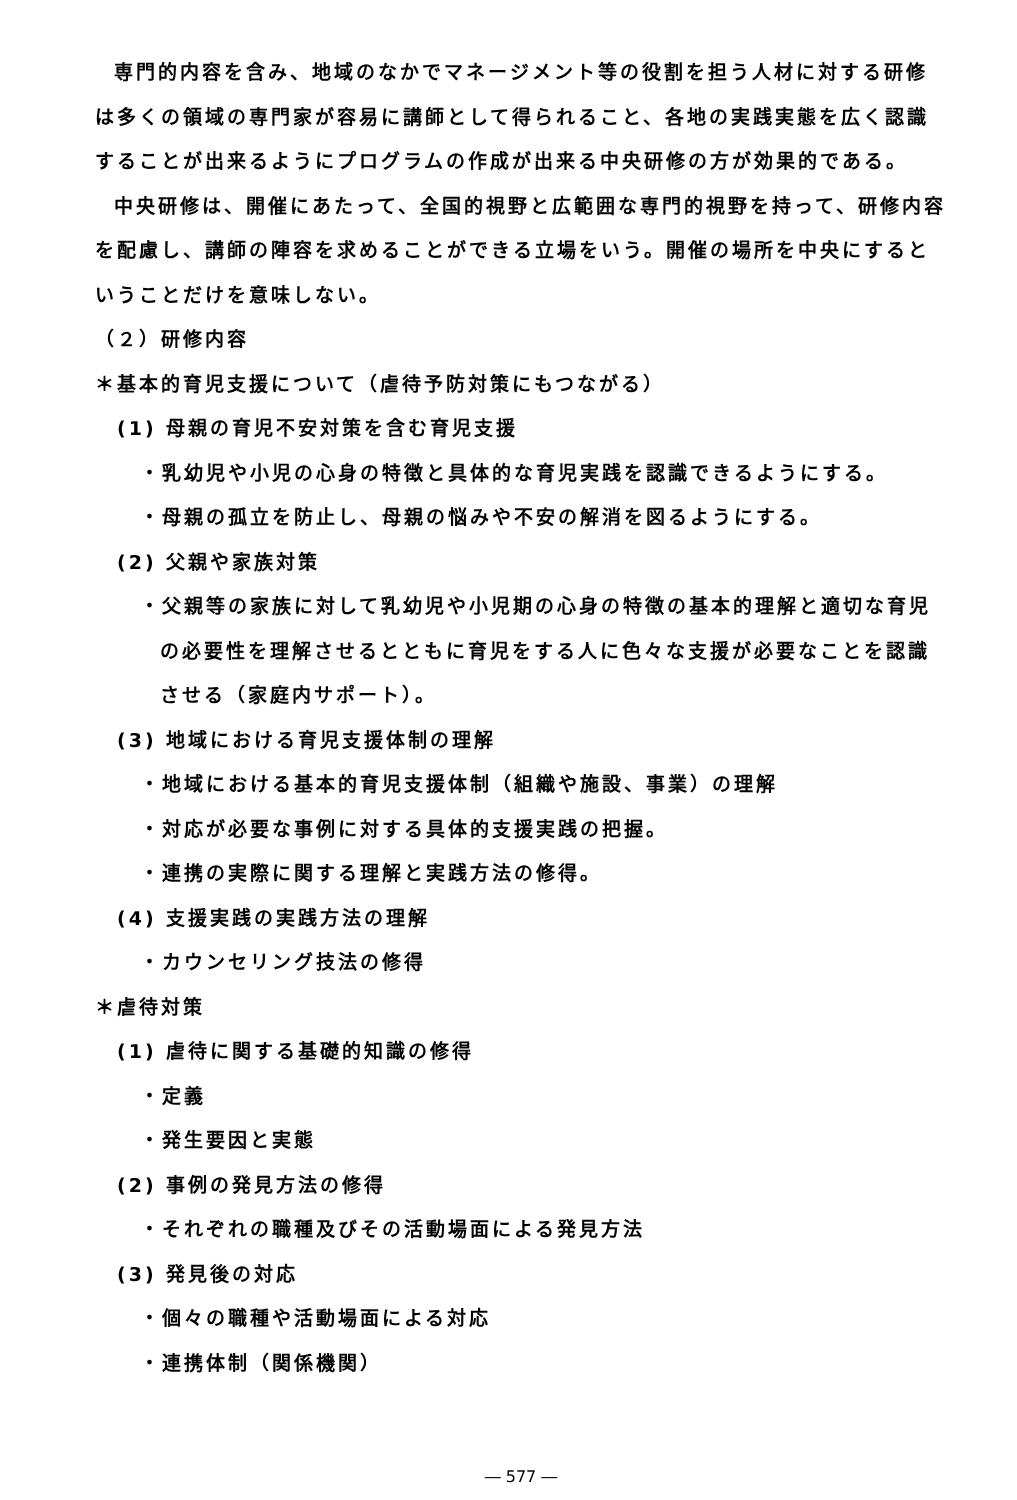専門的内容を含み、地域のなかでマネージメント等の役割を担う人材に対する研修は多くの領域の専門家が容易に講師として得られること、各地の実践実態を広く認識することが出来るようにプログラムの作成が出来る中央研修の方が効果的である。
中央研修は、開催にあたって、全国的視野と広範囲な専門的視野を持って、研修内容を配慮し、講師の陣容を求めることができる立場をいう。開催の場所を中央にするということだけを意味しない。
（２）研修内容
＊基本的育児支援について（虐待予防対策にもつながる）
(1) 母親の育児不安対策を含む育児支援
・乳幼児や小児の心身の特徴と具体的な育児実践を認識できるようにする。
・母親の孤立を防止し、母親の悩みや不安の解消を図るようにする。
(2) 父親や家族対策
・父親等の家族に対して乳幼児や小児期の心身の特徴の基本的理解と適切な育児の必要性を理解させるとともに育児をする人に色々な支援が必要なことを認識させる（家庭内サポート）。
(3) 地域における育児支援体制の理解
・地域における基本的育児支援体制（組織や施設、事業）の理解
・対応が必要な事例に対する具体的支援実践の把握。
・連携の実際に関する理解と実践方法の修得。
(4) 支援実践の実践方法の理解
・カウンセリング技法の修得
＊虐待対策
(1) 虐待に関する基礎的知識の修得
・定義
・発生要因と実態
(2) 事例の発見方法の修得
・それぞれの職種及びその活動場面による発見方法
(3) 発見後の対応
・個々の職種や活動場面による対応
・連携体制（関係機関）
― 577 ―